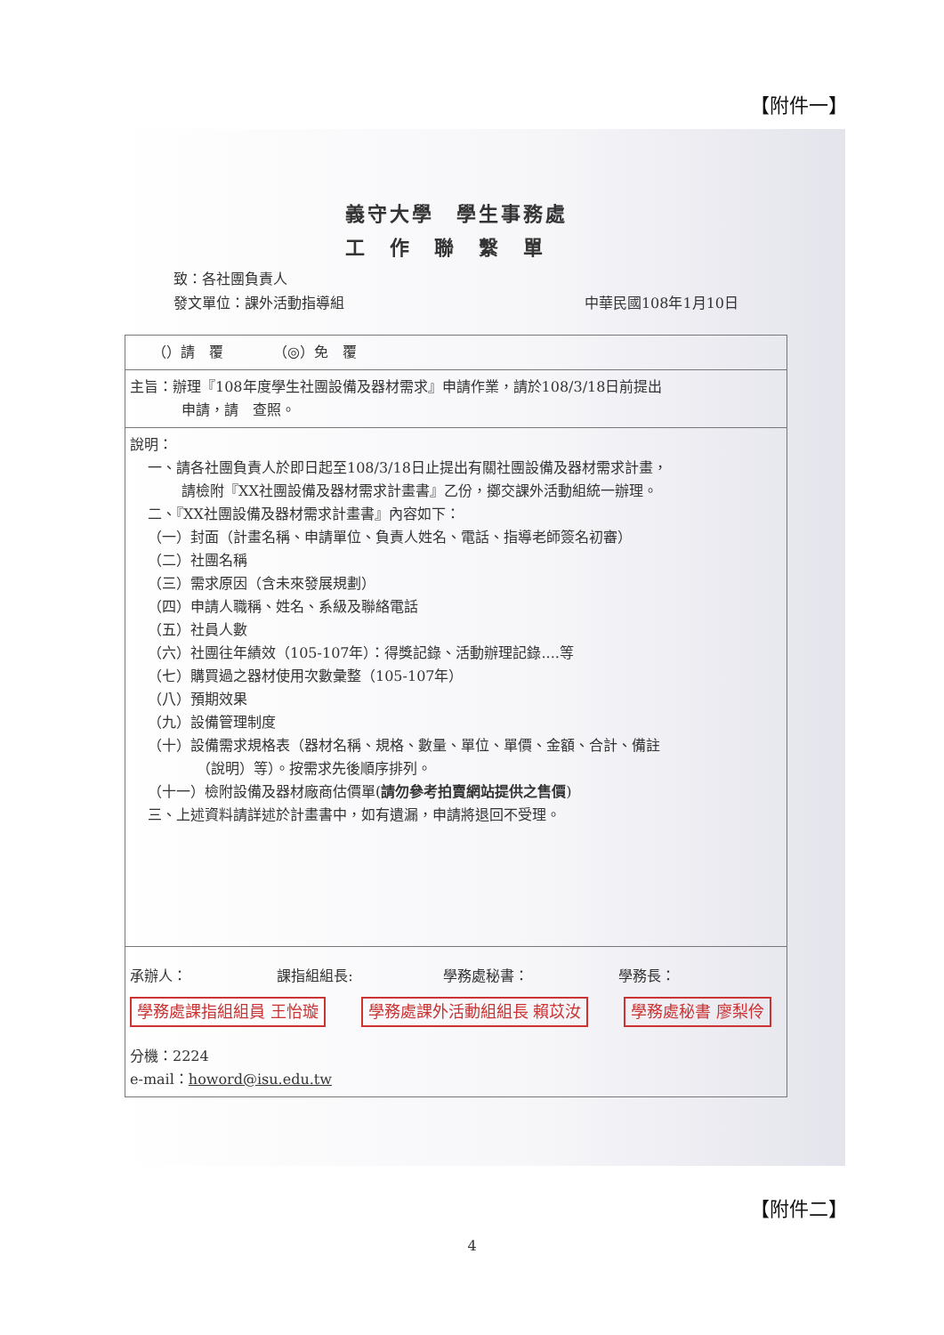【附件一】
義守大學　學生事務處
工作聯繫單
致：各社團負責人
發文單位：課外活動指導組 中華民國108年1月10日
| （）請 覆 （◎）免 覆 |
| 主旨：辦理『108年度學生社團設備及器材需求』申請作業，請於108/3/18日前提出 申請，請 查照。 |
| 說明： 一、請各社團負責人於即日起至108/3/18日止提出有關社團設備及器材需求計畫， 請檢附『XX社團設備及器材需求計畫書』乙份，擲交課外活動組統一辦理。 二、『XX社團設備及器材需求計畫書』內容如下： （一）封面（計畫名稱、申請單位、負責人姓名、電話、指導老師簽名初審） （二）社團名稱 （三）需求原因（含未來發展規劃） （四）申請人職稱、姓名、系級及聯絡電話 （五）社員人數 （六）社團往年績效（105-107年）：得獎記錄、活動辦理記錄....等 （七）購買過之器材使用次數彙整（105-107年） （八）預期效果 （九）設備管理制度 （十）設備需求規格表（器材名稱、規格、數量、單位、單價、金額、合計、備註 （說明）等）。按需求先後順序排列。 （十一）檢附設備及器材廠商估價單( 請勿參考拍賣網站提供之售價 ) 三、上述資料請詳述於計畫書中，如有遺漏，申請將退回不受理。 |
| 承辦人： 課指組組長: 學務處秘書： 學務長： 學務處課指組組員 王怡璇 學務處課外活動組組長 賴苡汝 學務處秘書 廖梨伶 分機：2224 e-mail： howord@isu.edu.tw |
【附件二】
4